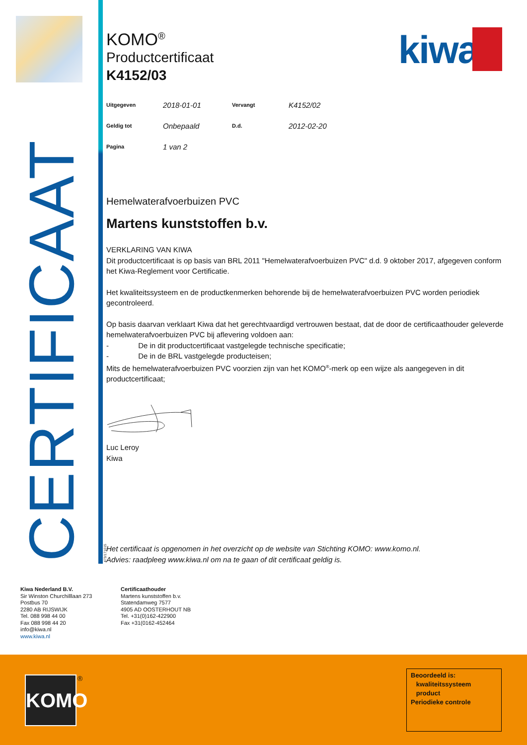CERTIFICAAT
KOMO<sup>®</sup>
Productcertificaat
K4152/03
kiwa
| Uitgegeven | 2018-01-01 | Vervangt | K4152/02 |
| Geldig tot | Onbepaald | D.d. | 2012-02-20 |
| Pagina | 1 van 2 | | |
Hemelwaterafvoerbuizen PVC
Martens kunststoffen b.v.
VERKLARING VAN KIWA
Dit productcertificaat is op basis van BRL 2011 "Hemelwaterafvoerbuizen PVC" d.d. 9 oktober 2017, afgegeven conform het Kiwa-Reglement voor Certificatie.
Het kwaliteitssysteem en de productkenmerken behorende bij de hemelwaterafvoerbuizen PVC worden periodiek gecontroleerd.
Op basis daarvan verklaart Kiwa dat het gerechtvaardigd vertrouwen bestaat, dat de door de certificaathouder geleverde hemelwaterafvoerbuizen PVC bij aflevering voldoen aan:
- De in dit productcertificaat vastgelegde technische specificatie;
- De in de BRL vastgelegde producteisen;
Mits de hemelwaterafvoerbuizen PVC voorzien zijn van het KOMO<sup>®</sup>-merk op een wijze als aangegeven in dit productcertificaat;
Luc Leroy
Kiwa
Het certificaat is opgenomen in het overzicht op de website van Stichting KOMO: www.komo.nl.
Advies: raadpleeg www.kiwa.nl om na te gaan of dit certificaat geldig is.
473/171015
Kiwa Nederland B.V.
Sir Winston Churchilllaan 273
Postbus 70
2280 AB RIJSWIJK
Tel. 088 998 44 00
Fax 088 998 44 20
info@kiwa.nl
www.kiwa.nl
Certificaathouder
Martens kunststoffen b.v.
Statendamweg 7577
4905 AD OOSTERHOUT NB
Tel. +31(0)162-422900
Fax +31(0162-452464
KOMO ®
Beoordeeld is:
kwaliteitssysteem
product
Periodieke controle